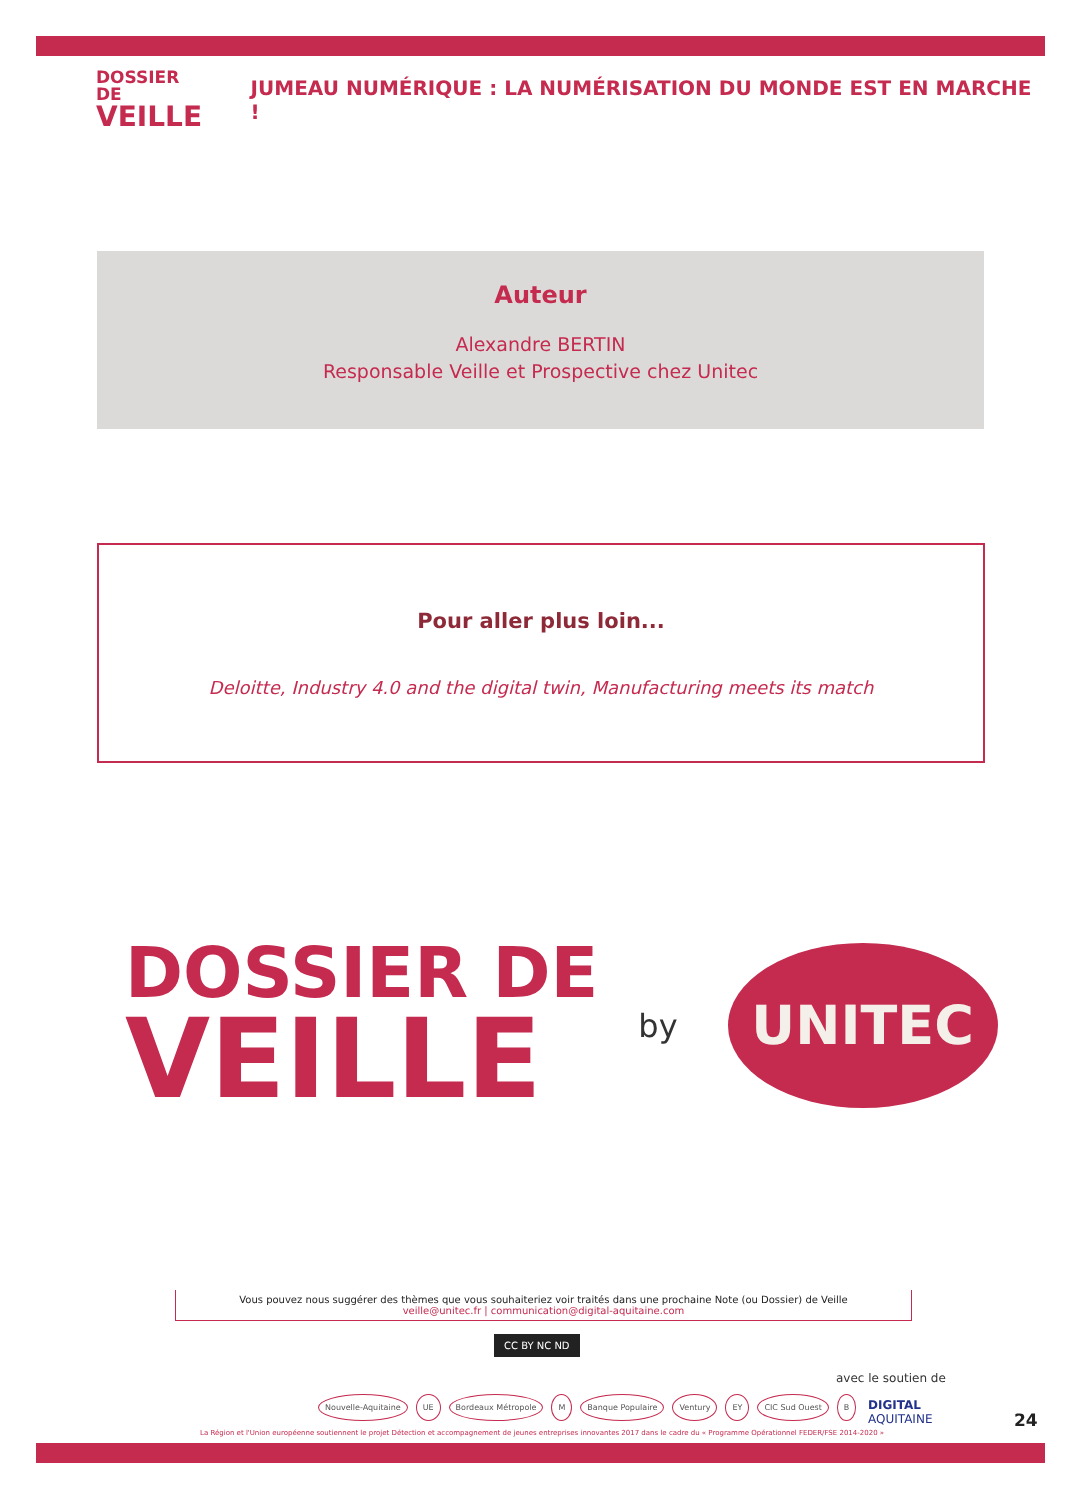DOSSIER DE
VEILLE
JUMEAU NUMÉRIQUE : LA NUMÉRISATION DU MONDE EST EN MARCHE !
Auteur
Alexandre BERTIN
Responsable Veille et Prospective chez Unitec
Pour aller plus loin...
Deloitte, Industry 4.0 and the digital twin, Manufacturing meets its match
DOSSIER DE
VEILLE
by
UNITEC
Vous pouvez nous suggérer des thèmes que vous souhaiteriez voir traités dans une prochaine Note (ou Dossier) de Veille
veille@unitec.fr | communication@digital-aquitaine.com
CC BY NC ND
avec le soutien de
Nouvelle-Aquitaine UE Bordeaux Métropole M Banque Populaire Ventury EY CIC Sud Ouest B
DIGITAL
AQUITAINE
La Région et l'Union européenne soutiennent le projet Détection et accompagnement de jeunes entreprises innovantes 2017 dans le cadre du « Programme Opérationnel FEDER/FSE 2014-2020 »
24